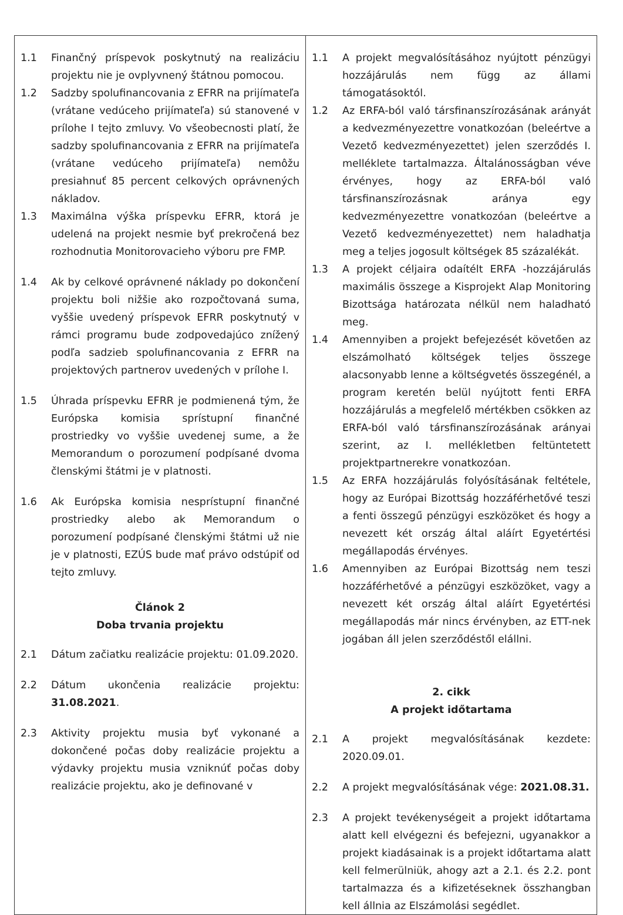| 1.1 Finančný príspevok poskytnutý na realizáciu projektu nie je ovplyvnený štátnou pomocou. 1.2 Sadzby spolufinancovania z EFRR na prijímateľa (vrátane vedúceho prijímateľa) sú stanovené v prílohe I tejto zmluvy. Vo všeobecnosti platí, že sadzby spolufinancovania z EFRR na prijímateľa (vrátane vedúceho prijímateľa) nemôžu presiahnuť 85 percent celkových oprávnených nákladov. 1.3 Maximálna výška príspevku EFRR, ktorá je udelená na projekt nesmie byť prekročená bez rozhodnutia Monitorovacieho výboru pre FMP. 1.4 Ak by celkové oprávnené náklady po dokončení projektu boli nižšie ako rozpočtovaná suma, vyššie uvedený príspevok EFRR poskytnutý v rámci programu bude zodpovedajúco znížený podľa sadzieb spolufinancovania z EFRR na projektových partnerov uvedených v prílohe I. 1.5 Úhrada príspevku EFRR je podmienená tým, že Európska komisia sprístupní finančné prostriedky vo vyššie uvedenej sume, a že Memorandum o porozumení podpísané dvoma členskými štátmi je v platnosti. 1.6 Ak Európska komisia nesprístupní finančné prostriedky alebo ak Memorandum o porozumení podpísané členskými štátmi už nie je v platnosti, EZÚS bude mať právo odstúpiť od tejto zmluvy. Článok 2 Doba trvania projektu 2.1 Dátum začiatku realizácie projektu: 01.09.2020. 2.2 Dátum ukončenia realizácie projektu: 31.08.2021 . 2.3 Aktivity projektu musia byť vykonané a dokončené počas doby realizácie projektu a výdavky projektu musia vzniknúť počas doby realizácie projektu, ako je definované v | 1.1 A projekt megvalósításához nyújtott pénzügyi hozzájárulás nem függ az állami támogatásoktól. 1.2 Az ERFA-ból való társfinanszírozásának arányát a kedvezményezettre vonatkozóan (beleértve a Vezető kedvezményezettet) jelen szerződés I. melléklete tartalmazza. Általánosságban véve érvényes, hogy az ERFA-ból való társfinanszírozásnak aránya egy kedvezményezettre vonatkozóan (beleértve a Vezető kedvezményezettet) nem haladhatja meg a teljes jogosult költségek 85 százalékát. 1.3 A projekt céljaira odaítélt ERFA -hozzájárulás maximális összege a Kisprojekt Alap Monitoring Bizottsága határozata nélkül nem haladható meg. 1.4 Amennyiben a projekt befejezését követően az elszámolható költségek teljes összege alacsonyabb lenne a költségvetés összegénél, a program keretén belül nyújtott fenti ERFA hozzájárulás a megfelelő mértékben csökken az ERFA-ból való társfinanszírozásának arányai szerint, az I. mellékletben feltüntetett projektpartnerekre vonatkozóan. 1.5 Az ERFA hozzájárulás folyósításának feltétele, hogy az Európai Bizottság hozzáférhetővé teszi a fenti összegű pénzügyi eszközöket és hogy a nevezett két ország által aláírt Egyetértési megállapodás érvényes. 1.6 Amennyiben az Európai Bizottság nem teszi hozzáférhetővé a pénzügyi eszközöket, vagy a nevezett két ország által aláírt Egyetértési megállapodás már nincs érvényben, az ETT-nek jogában áll jelen szerződéstől elállni. 2. cikk A projekt időtartama 2.1 A projekt megvalósításának kezdete: 2020.09.01. 2.2 A projekt megvalósításának vége: 2021.08.31. 2.3 A projekt tevékenységeit a projekt időtartama alatt kell elvégezni és befejezni, ugyanakkor a projekt kiadásainak is a projekt időtartama alatt kell felmerülniük, ahogy azt a 2.1. és 2.2. pont tartalmazza és a kifizetéseknek összhangban kell állnia az Elszámolási segédlet. |